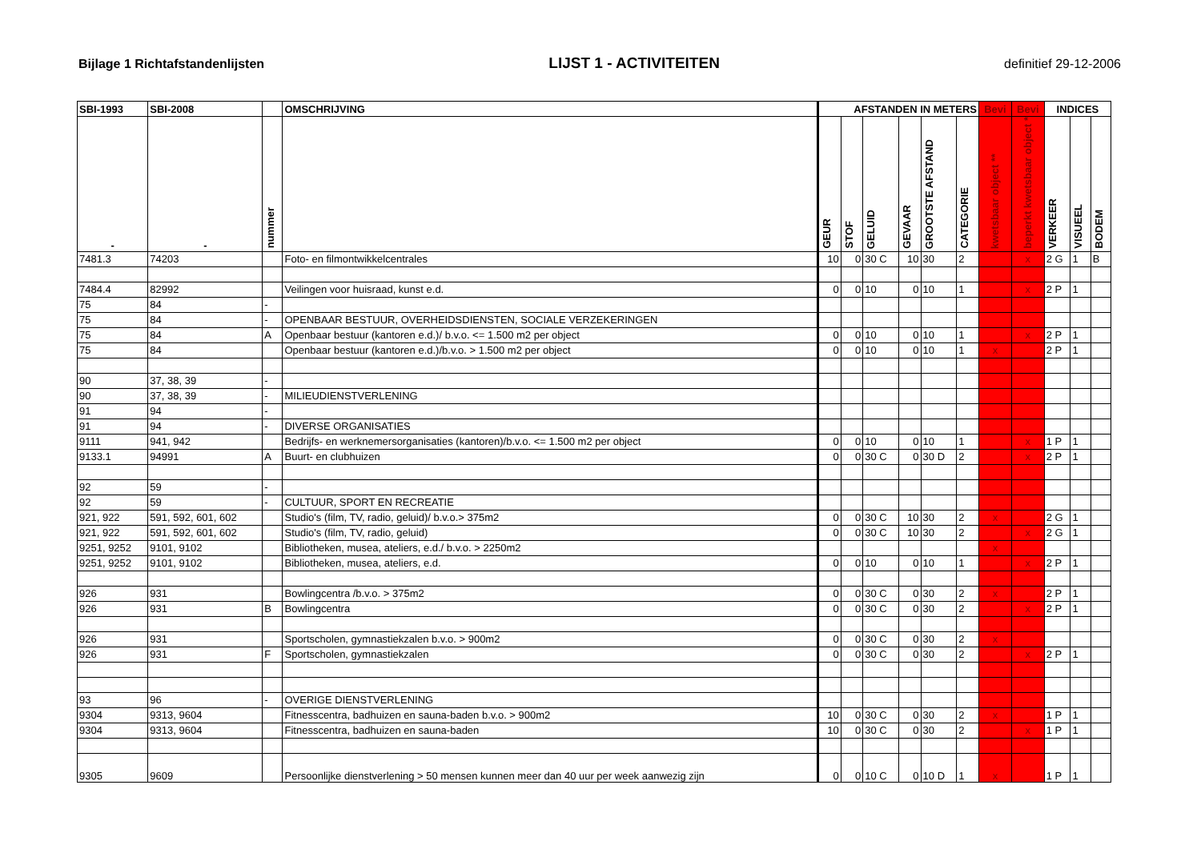Bijlage 1 Richtafstandenlijsten LIJST 1 - ACTIVITEITEN definitief 29-12-2006
| SBI-1993 | SBI-2008 | | OMSCHRIJVING | AFSTANDEN IN METERS | | | | | | Bevi | Bevi | INDICES | | |
| --- | --- | --- | --- | --- | --- | --- | --- | --- | --- | --- | --- | --- | --- | --- |
| - | - | nummer | | GEUR | STOF | GELUID | GEVAAR | GROOTSTE AFSTAND | CATEGORIE | kwetsbaar object ** | beperkt kwetsbaar object * | VERKEER | VISUEEL | BODEM |
| 7481.3 | 74203 | | Foto- en filmontwikkelcentrales | 10 | 0 | 30 C | 10 | 30 | 2 | | x | 2 G | 1 | B |
| 7484.4 | 82992 | | Veilingen voor huisraad, kunst e.d. | 0 | 0 | 10 | 0 | 10 | 1 | | x | 2 P | 1 | |
| 75 | 84 | - | | | | | | | | | | | | |
| 75 | 84 | - | OPENBAAR BESTUUR, OVERHEIDSDIENSTEN, SOCIALE VERZEKERINGEN | | | | | | | | | | | |
| 75 | 84 | A | Openbaar bestuur (kantoren e.d.)/ b.v.o. <= 1.500 m2 per object | 0 | 0 | 10 | 0 | 10 | 1 | | x | 2 P | 1 | |
| 75 | 84 | | Openbaar bestuur (kantoren e.d.)/b.v.o. > 1.500 m2 per object | 0 | 0 | 10 | 0 | 10 | 1 | x | | 2 P | 1 | |
| 90 | 37, 38, 39 | - | | | | | | | | | | | | |
| 90 | 37, 38, 39 | - | MILIEUDIENSTVERLENING | | | | | | | | | | | |
| 91 | 94 | - | | | | | | | | | | | | |
| 91 | 94 | - | DIVERSE ORGANISATIES | | | | | | | | | | | |
| 9111 | 941, 942 | | Bedrijfs- en werknemersorganisaties (kantoren)/b.v.o. <= 1.500 m2 per object | 0 | 0 | 10 | 0 | 10 | 1 | | x | 1 P | 1 | |
| 9133.1 | 94991 | A | Buurt- en clubhuizen | 0 | 0 | 30 C | 0 | 30 D | 2 | | x | 2 P | 1 | |
| 92 | 59 | - | | | | | | | | | | | | |
| 92 | 59 | - | CULTUUR, SPORT EN RECREATIE | | | | | | | | | | | |
| 921, 922 | 591, 592, 601, 602 | | Studio's (film, TV, radio, geluid)/ b.v.o.> 375m2 | 0 | 0 | 30 C | 10 | 30 | 2 | x | | 2 G | 1 | |
| 921, 922 | 591, 592, 601, 602 | | Studio's (film, TV, radio, geluid) | 0 | 0 | 30 C | 10 | 30 | 2 | | x | 2 G | 1 | |
| 9251, 9252 | 9101, 9102 | | Bibliotheken, musea, ateliers, e.d./ b.v.o. > 2250m2 | | | | | | | x | | | | |
| 9251, 9252 | 9101, 9102 | | Bibliotheken, musea, ateliers, e.d. | 0 | 0 | 10 | 0 | 10 | 1 | | x | 2 P | 1 | |
| 926 | 931 | | Bowlingcentra /b.v.o. > 375m2 | 0 | 0 | 30 C | 0 | 30 | 2 | x | | 2 P | 1 | |
| 926 | 931 | B | Bowlingcentra | 0 | 0 | 30 C | 0 | 30 | 2 | | x | 2 P | 1 | |
| 926 | 931 | | Sportscholen, gymnastiekzalen b.v.o. > 900m2 | 0 | 0 | 30 C | 0 | 30 | 2 | x | | | | |
| 926 | 931 | F | Sportscholen, gymnastiekzalen | 0 | 0 | 30 C | 0 | 30 | 2 | | x | 2 P | 1 | |
| 93 | 96 | - | OVERIGE DIENSTVERLENING | | | | | | | | | | | |
| 9304 | 9313, 9604 | | Fitnesscentra, badhuizen en sauna-baden b.v.o. > 900m2 | 10 | 0 | 30 C | 0 | 30 | 2 | x | | 1 P | 1 | |
| 9304 | 9313, 9604 | | Fitnesscentra, badhuizen en sauna-baden | 10 | 0 | 30 C | 0 | 30 | 2 | | x | 1 P | 1 | |
| 9305 | 9609 | | Persoonlijke dienstverlening > 50 mensen kunnen meer dan 40 uur per week aanwezig zijn | 0 | 0 | 10 C | 0 | 10 D | 1 | x | | 1 P | 1 | |